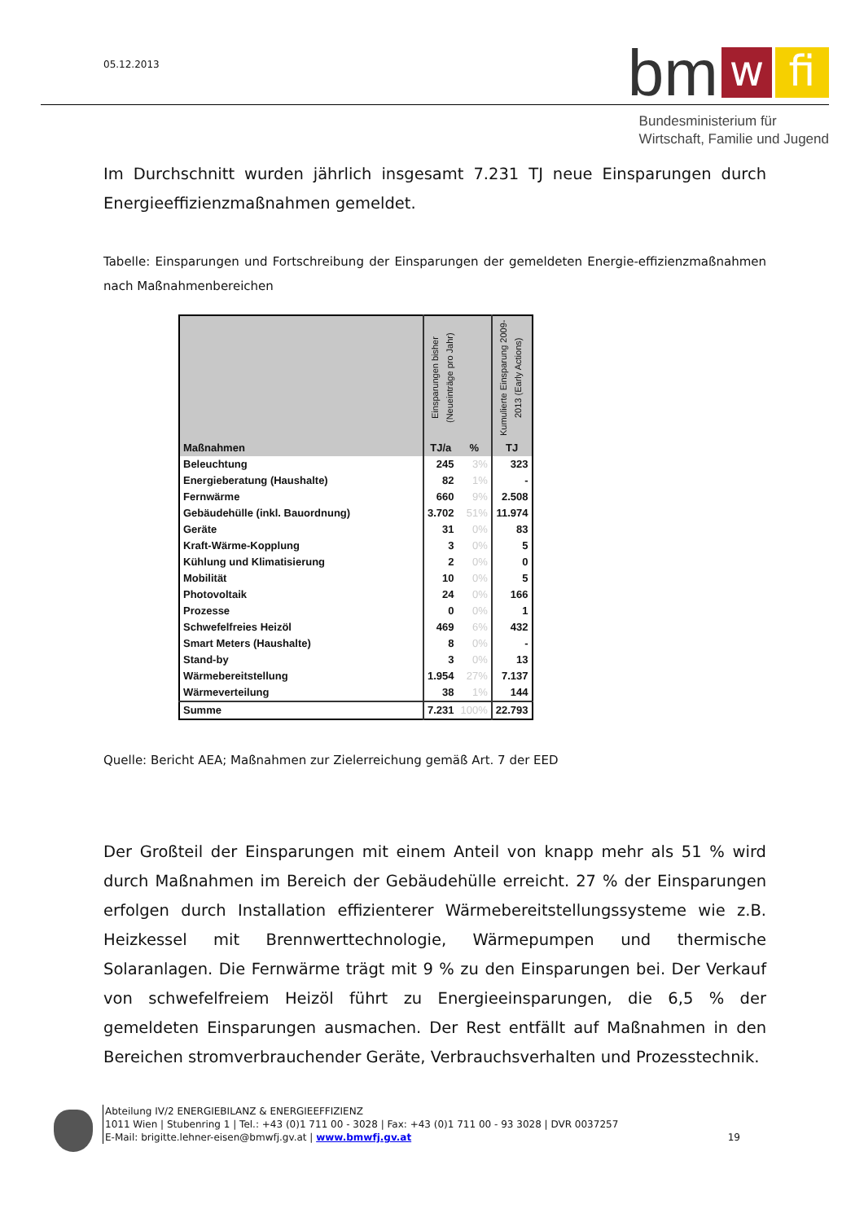05.12.2013
bm w fi
Bundesministerium für
Wirtschaft, Familie und Jugend
Im Durchschnitt wurden jährlich insgesamt 7.231 TJ neue Einsparungen durch Energieeffizienzmaßnahmen gemeldet.
Tabelle: Einsparungen und Fortschreibung der Einsparungen der gemeldeten Energie-effizienzmaßnahmen nach Maßnahmenbereichen
| Maßnahmen | Einsparungen bisher (Neueinträge pro Jahr) | | Kumulierte Einsparung 2009-2013 (Early Actions) |
| --- | --- | --- | --- |
| | TJ/a | % | TJ |
| Beleuchtung | 245 | 3% | 323 |
| Energieberatung (Haushalte) | 82 | 1% | - |
| Fernwärme | 660 | 9% | 2.508 |
| Gebäudehülle (inkl. Bauordnung) | 3.702 | 51% | 11.974 |
| Geräte | 31 | 0% | 83 |
| Kraft-Wärme-Kopplung | 3 | 0% | 5 |
| Kühlung und Klimatisierung | 2 | 0% | 0 |
| Mobilität | 10 | 0% | 5 |
| Photovoltaik | 24 | 0% | 166 |
| Prozesse | 0 | 0% | 1 |
| Schwefelfreies Heizöl | 469 | 6% | 432 |
| Smart Meters (Haushalte) | 8 | 0% | - |
| Stand-by | 3 | 0% | 13 |
| Wärmebereitstellung | 1.954 | 27% | 7.137 |
| Wärmeverteilung | 38 | 1% | 144 |
| Summe | 7.231 | 100% | 22.793 |
Quelle: Bericht AEA; Maßnahmen zur Zielerreichung gemäß Art. 7 der EED
Der Großteil der Einsparungen mit einem Anteil von knapp mehr als 51 % wird durch Maßnahmen im Bereich der Gebäudehülle erreicht. 27 % der Einsparungen erfolgen durch Installation effizienterer Wärmebereitstellungssysteme wie z.B. Heizkessel mit Brennwerttechnologie, Wärmepumpen und thermische Solaranlagen. Die Fernwärme trägt mit 9 % zu den Einsparungen bei. Der Verkauf von schwefelfreiem Heizöl führt zu Energieeinsparungen, die 6,5 % der gemeldeten Einsparungen ausmachen. Der Rest entfällt auf Maßnahmen in den Bereichen stromverbrauchender Geräte, Verbrauchsverhalten und Prozesstechnik.
Abteilung IV/2 ENERGIEBILANZ & ENERGIEEFFIZIENZ
1011 Wien | Stubenring 1 | Tel.: +43 (0)1 711 00 - 3028 | Fax: +43 (0)1 711 00 - 93 3028 | DVR 0037257
E-Mail: brigitte.lehner-eisen@bmwfj.gv.at | www.bmwfj.gv.at 19